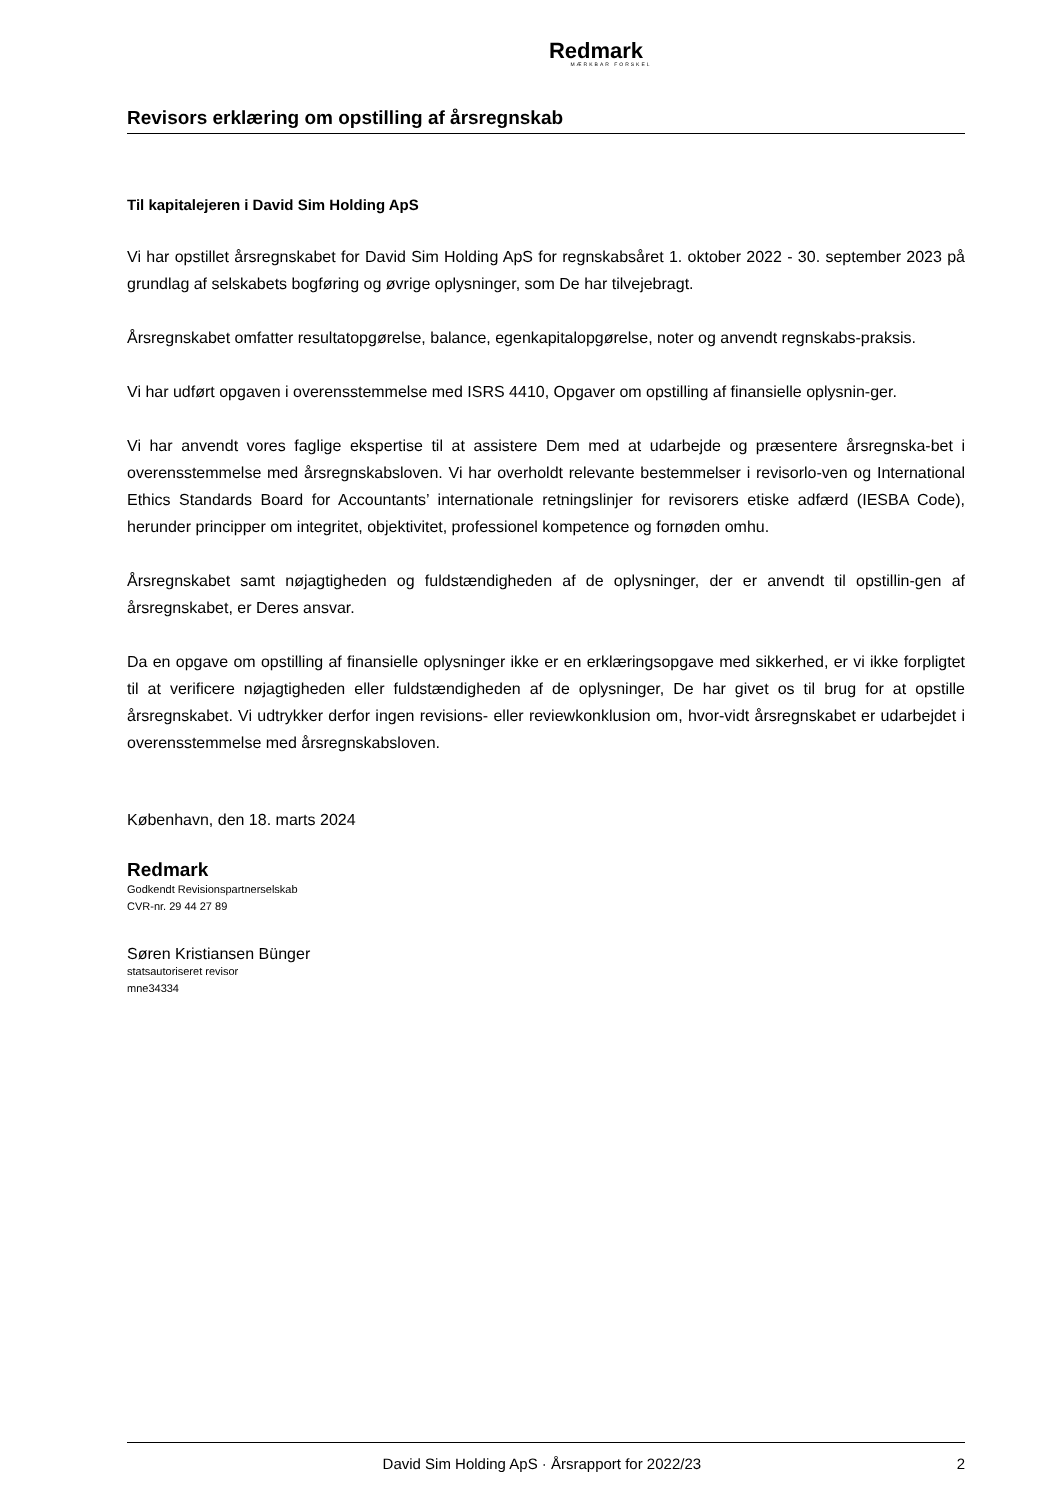Redmark
MÆRKBAR FORSKEL
Revisors erklæring om opstilling af årsregnskab
Til kapitalejeren i David Sim Holding ApS
Vi har opstillet årsregnskabet for David Sim Holding ApS for regnskabsåret 1. oktober 2022 - 30. september 2023 på grundlag af selskabets bogføring og øvrige oplysninger, som De har tilvejebragt.
Årsregnskabet omfatter resultatopgørelse, balance, egenkapitalopgørelse, noter og anvendt regnskabs-praksis.
Vi har udført opgaven i overensstemmelse med ISRS 4410, Opgaver om opstilling af finansielle oplysnin-ger.
Vi har anvendt vores faglige ekspertise til at assistere Dem med at udarbejde og præsentere årsregnska-bet i overensstemmelse med årsregnskabsloven. Vi har overholdt relevante bestemmelser i revisorlo-ven og International Ethics Standards Board for Accountants’ internationale retningslinjer for revisorers etiske adfærd (IESBA Code), herunder principper om integritet, objektivitet, professionel kompetence og fornøden omhu.
Årsregnskabet samt nøjagtigheden og fuldstændigheden af de oplysninger, der er anvendt til opstillin-gen af årsregnskabet, er Deres ansvar.
Da en opgave om opstilling af finansielle oplysninger ikke er en erklæringsopgave med sikkerhed, er vi ikke forpligtet til at verificere nøjagtigheden eller fuldstændigheden af de oplysninger, De har givet os til brug for at opstille årsregnskabet. Vi udtrykker derfor ingen revisions- eller reviewkonklusion om, hvor-vidt årsregnskabet er udarbejdet i overensstemmelse med årsregnskabsloven.
København, den 18. marts 2024
Redmark
Godkendt Revisionspartnerselskab
CVR-nr. 29 44 27 89
Søren Kristiansen Bünger
statsautoriseret revisor
mne34334
David Sim Holding ApS · Årsrapport for 2022/23 2